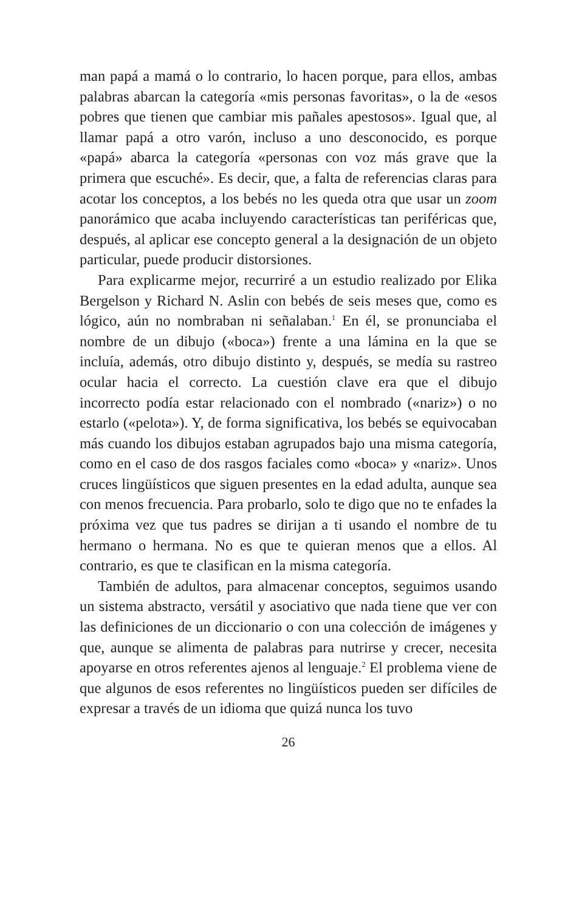man papá a mamá o lo contrario, lo hacen porque, para ellos, ambas palabras abarcan la categoría «mis personas favoritas», o la de «esos pobres que tienen que cambiar mis pañales apestosos». Igual que, al llamar papá a otro varón, incluso a uno desconocido, es porque «papá» abarca la categoría «personas con voz más grave que la primera que escuché». Es decir, que, a falta de referencias claras para acotar los conceptos, a los bebés no les queda otra que usar un zoom panorámico que acaba incluyendo características tan periféricas que, después, al aplicar ese concepto general a la designación de un objeto particular, puede producir distorsiones.
Para explicarme mejor, recurriré a un estudio realizado por Elika Bergelson y Richard N. Aslin con bebés de seis meses que, como es lógico, aún no nombraban ni señalaban.<sup>1</sup> En él, se pronunciaba el nombre de un dibujo («boca») frente a una lámina en la que se incluía, además, otro dibujo distinto y, después, se medía su rastreo ocular hacia el correcto. La cuestión clave era que el dibujo incorrecto podía estar relacionado con el nombrado («nariz») o no estarlo («pelota»). Y, de forma significativa, los bebés se equivocaban más cuando los dibujos estaban agrupados bajo una misma categoría, como en el caso de dos rasgos faciales como «boca» y «nariz». Unos cruces lingüísticos que siguen presentes en la edad adulta, aunque sea con menos frecuencia. Para probarlo, solo te digo que no te enfades la próxima vez que tus padres se dirijan a ti usando el nombre de tu hermano o hermana. No es que te quieran menos que a ellos. Al contrario, es que te clasifican en la misma categoría.
También de adultos, para almacenar conceptos, seguimos usando un sistema abstracto, versátil y asociativo que nada tiene que ver con las definiciones de un diccionario o con una colección de imágenes y que, aunque se alimenta de palabras para nutrirse y crecer, necesita apoyarse en otros referentes ajenos al lenguaje.<sup>2</sup> El problema viene de que algunos de esos referentes no lingüísticos pueden ser difíciles de expresar a través de un idioma que quizá nunca los tuvo
26